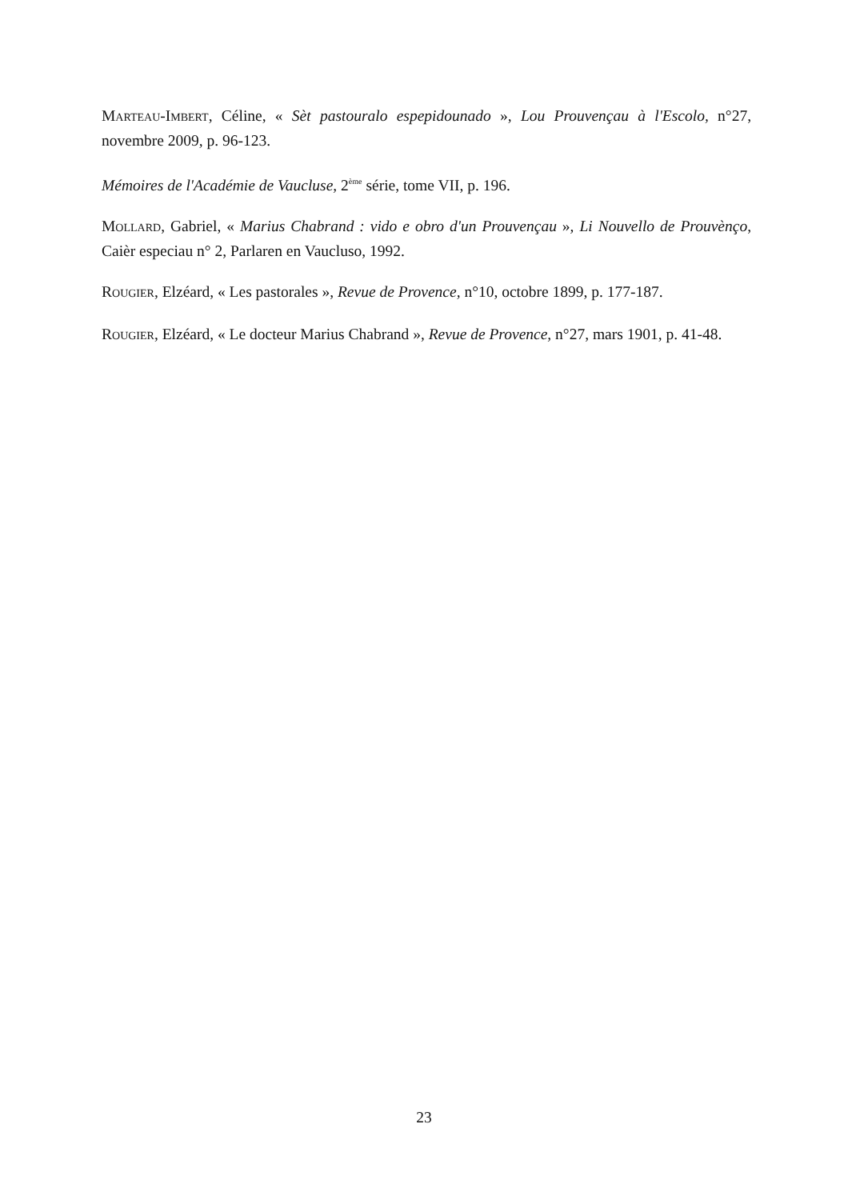MARTEAU-IMBERT, Céline, « Sèt pastouralo espepidounado », Lou Prouvençau à l'Escolo, n°27, novembre 2009, p. 96-123.
Mémoires de l'Académie de Vaucluse, 2<sup>ème</sup> série, tome VII, p. 196.
MOLLARD, Gabriel, « Marius Chabrand : vido e obro d'un Prouvençau », Li Nouvello de Prouvènço, Caièr especiau n° 2, Parlaren en Vaucluso, 1992.
ROUGIER, Elzéard, « Les pastorales », Revue de Provence, n°10, octobre 1899, p. 177-187.
ROUGIER, Elzéard, « Le docteur Marius Chabrand », Revue de Provence, n°27, mars 1901, p. 41-48.
23